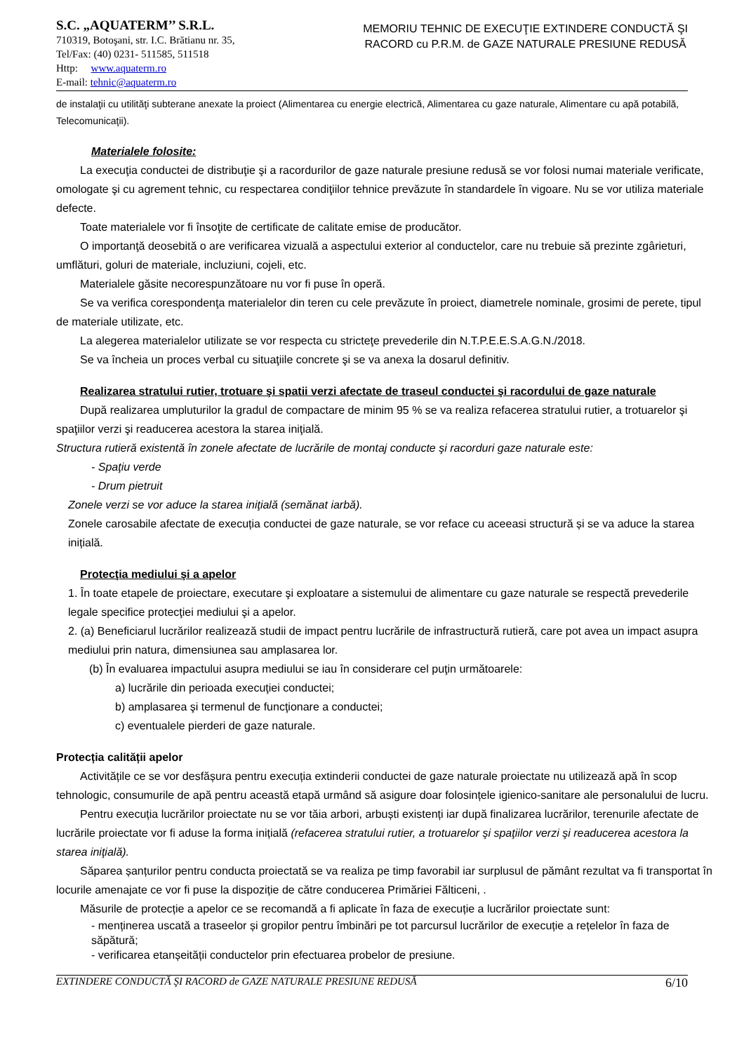S.C. „AQUATERM’’ S.R.L.
710319, Botoşani, str. I.C. Brătianu nr. 35,
Tel/Fax: (40) 0231- 511585, 511518
Http: www.aquaterm.ro
E-mail: tehnic@aquaterm.ro
MEMORIU TEHNIC DE EXECUŢIE EXTINDERE CONDUCTĂ ŞI
RACORD cu P.R.M. de GAZE NATURALE PRESIUNE REDUSĂ
de instalaţii cu utilităţi subterane anexate la proiect (Alimentarea cu energie electrică, Alimentarea cu gaze naturale, Alimentare cu apă potabilă, Telecomunicaţii).
Materialele folosite:
La execuţia conductei de distribuţie şi a racordurilor de gaze naturale presiune redusă se vor folosi numai materiale verificate, omologate şi cu agrement tehnic, cu respectarea condiţiilor tehnice prevăzute în standardele în vigoare. Nu se vor utiliza materiale defecte.
Toate materialele vor fi însoţite de certificate de calitate emise de producător.
O importanţă deosebită o are verificarea vizuală a aspectului exterior al conductelor, care nu trebuie să prezinte zgârieturi, umflături, goluri de materiale, incluziuni, cojeli, etc.
Materialele găsite necorespunzătoare nu vor fi puse în operă.
Se va verifica corespondenţa materialelor din teren cu cele prevăzute în proiect, diametrele nominale, grosimi de perete, tipul de materiale utilizate, etc.
La alegerea materialelor utilizate se vor respecta cu stricteţe prevederile din N.T.P.E.E.S.A.G.N./2018.
Se va încheia un proces verbal cu situaţiile concrete şi se va anexa la dosarul definitiv.
Realizarea stratului rutier, trotuare şi spatii verzi afectate de traseul conductei şi racordului de gaze naturale
După realizarea umpluturilor la gradul de compactare de minim 95 % se va realiza refacerea stratului rutier, a trotuarelor şi spaţiilor verzi şi readucerea acestora la starea iniţială.
Structura rutieră existentă în zonele afectate de lucrările de montaj conducte şi racorduri gaze naturale este:
- Spaţiu verde
- Drum pietruit
Zonele verzi se vor aduce la starea iniţială (semănat iarbă).
Zonele carosabile afectate de execuția conductei de gaze naturale, se vor reface cu aceeasi structură și se va aduce la starea inițială.
Protecţia mediului şi a apelor
1. În toate etapele de proiectare, executare şi exploatare a sistemului de alimentare cu gaze naturale se respectă prevederile legale specifice protecţiei mediului şi a apelor.
2. (a) Beneficiarul lucrărilor realizează studii de impact pentru lucrările de infrastructură rutieră, care pot avea un impact asupra mediului prin natura, dimensiunea sau amplasarea lor.
(b) În evaluarea impactului asupra mediului se iau în considerare cel puţin următoarele:
a) lucrările din perioada execuţiei conductei;
b) amplasarea şi termenul de funcţionare a conductei;
c) eventualele pierderi de gaze naturale.
Protecția calității apelor
Activitățile ce se vor desfășura pentru execuția extinderii conductei de gaze naturale proiectate nu utilizează apă în scop tehnologic, consumurile de apă pentru această etapă urmând să asigure doar folosințele igienico-sanitare ale personalului de lucru.
Pentru execuția lucrărilor proiectate nu se vor tăia arbori, arbuști existenți iar după finalizarea lucrărilor, terenurile afectate de lucrările proiectate vor fi aduse la forma inițială (refacerea stratului rutier, a trotuarelor şi spaţiilor verzi şi readucerea acestora la starea iniţială).
Săparea șanțurilor pentru conducta proiectată se va realiza pe timp favorabil iar surplusul de pământ rezultat va fi transportat în locurile amenajate ce vor fi puse la dispoziție de către conducerea Primăriei Fălticeni, .
Măsurile de protecție a apelor ce se recomandă a fi aplicate în faza de execuție a lucrărilor proiectate sunt:
- menținerea uscată a traseelor și gropilor pentru îmbinări pe tot parcursul lucrărilor de execuție a rețelelor în faza de săpătură;
- verificarea etanșeității conductelor prin efectuarea probelor de presiune.
EXTINDERE CONDUCTĂ ŞI RACORD de GAZE NATURALE PRESIUNE REDUSĂ 6/10